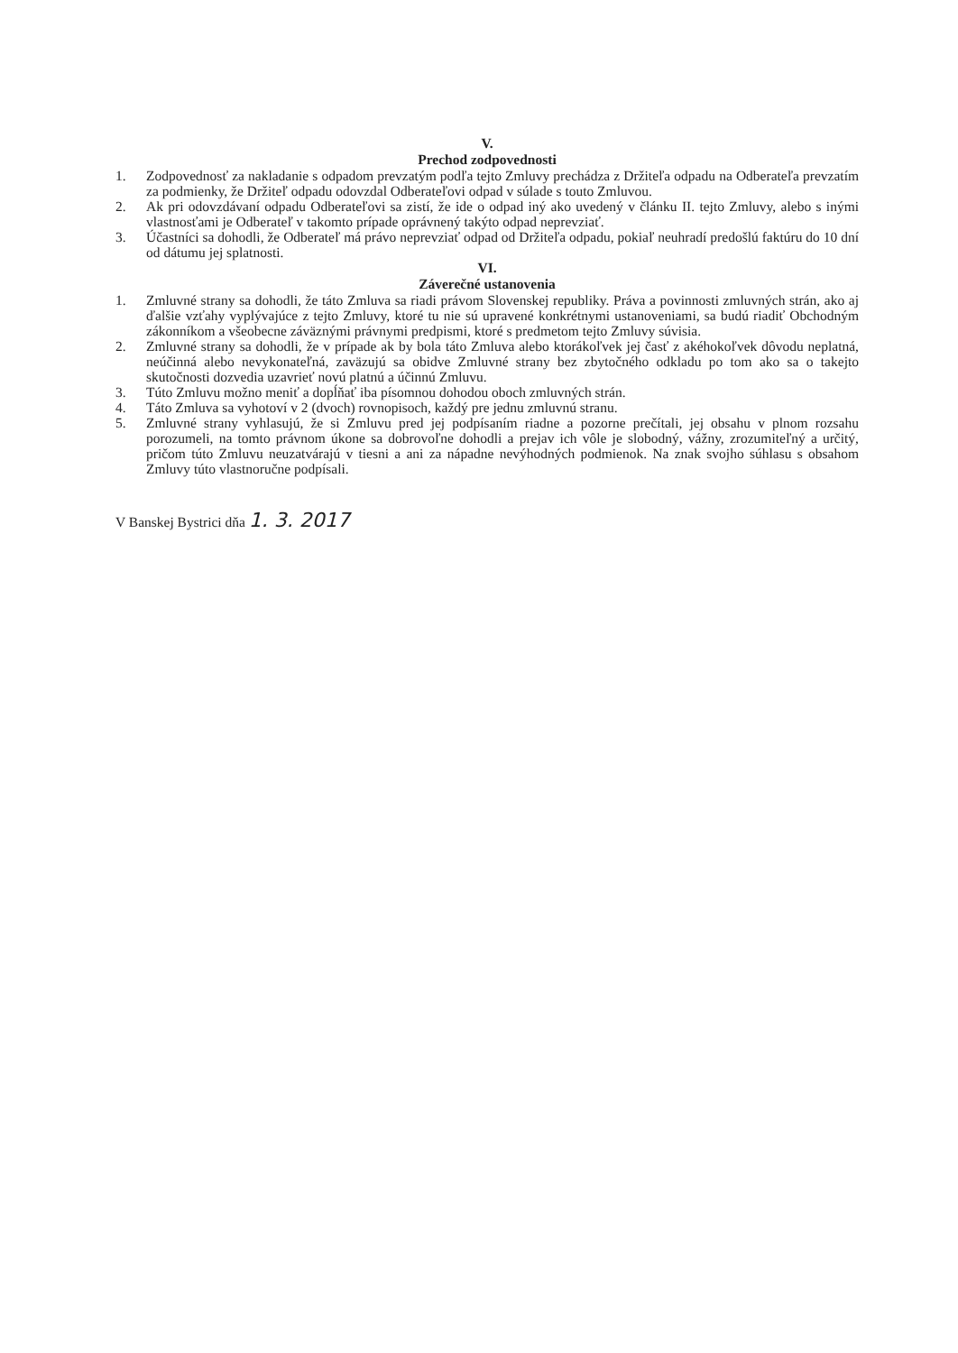V.
Prechod zodpovednosti
1. Zodpovednosť za nakladanie s odpadom prevzatým podľa tejto Zmluvy prechádza z Držiteľa odpadu na Odberateľa prevzatím za podmienky, že Držiteľ odpadu odovzdal Odberateľovi odpad v súlade s touto Zmluvou.
2. Ak pri odovzdávaní odpadu Odberateľovi sa zistí, že ide o odpad iný ako uvedený v článku II. tejto Zmluvy, alebo s inými vlastnosťami je Odberateľ v takomto prípade oprávnený takýto odpad neprevziať.
3. Účastníci sa dohodli, že Odberateľ má právo neprevziať odpad od Držiteľa odpadu, pokiaľ neuhradí predošlú faktúru do 10 dní od dátumu jej splatnosti.
VI.
Záverečné ustanovenia
1. Zmluvné strany sa dohodli, že táto Zmluva sa riadi právom Slovenskej republiky. Práva a povinnosti zmluvných strán, ako aj ďalšie vzťahy vyplývajúce z tejto Zmluvy, ktoré tu nie sú upravené konkrétnymi ustanoveniami, sa budú riadiť Obchodným zákonníkom a všeobecne záväznými právnymi predpismi, ktoré s predmetom tejto Zmluvy súvisia.
2. Zmluvné strany sa dohodli, že v prípade ak by bola táto Zmluva alebo ktorákoľvek jej časť z akéhokoľvek dôvodu neplatná, neúčinná alebo nevykonateľná, zaväzujú sa obidve Zmluvné strany bez zbytočného odkladu po tom ako sa o takejto skutočnosti dozvedia uzavrieť novú platnú a účinnú Zmluvu.
3. Túto Zmluvu možno meniť a dopĺňať iba písomnou dohodou oboch zmluvných strán.
4. Táto Zmluva sa vyhotoví v 2 (dvoch) rovnopisoch, každý pre jednu zmluvnú stranu.
5. Zmluvné strany vyhlasujú, že si Zmluvu pred jej podpísaním riadne a pozorne prečítali, jej obsahu v plnom rozsahu porozumeli, na tomto právnom úkone sa dobrovoľne dohodli a prejav ich vôle je slobodný, vážny, zrozumiteľný a určitý, pričom túto Zmluvu neuzatvárajú v tiesni a ani za nápadne nevýhodných podmienok. Na znak svojho súhlasu s obsahom Zmluvy túto vlastnoručne podpísali.
V Banskej Bystrici dňa 1. 3. 2017